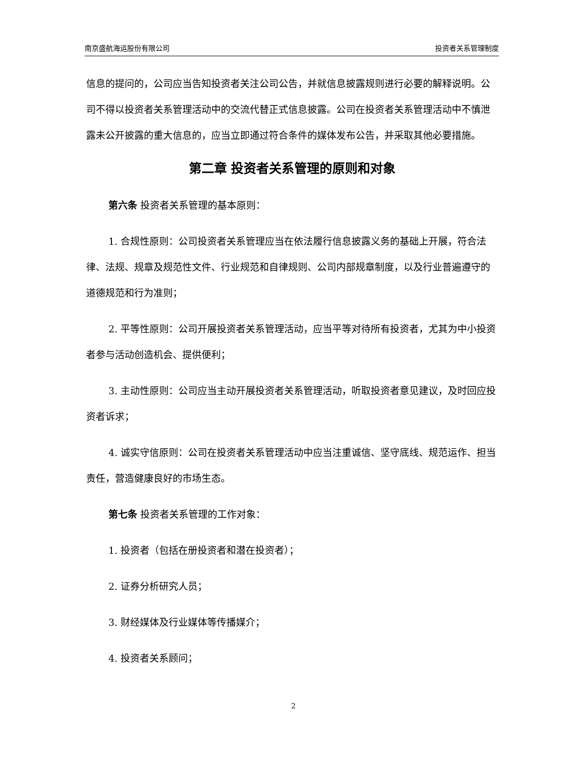南京盛航海运股份有限公司 投资者关系管理制度
信息的提问的，公司应当告知投资者关注公司公告，并就信息披露规则进行必要的解释说明。公司不得以投资者关系管理活动中的交流代替正式信息披露。公司在投资者关系管理活动中不慎泄露未公开披露的重大信息的，应当立即通过符合条件的媒体发布公告，并采取其他必要措施。
第二章 投资者关系管理的原则和对象
第六条 投资者关系管理的基本原则：
1. 合规性原则：公司投资者关系管理应当在依法履行信息披露义务的基础上开展，符合法律、法规、规章及规范性文件、行业规范和自律规则、公司内部规章制度，以及行业普遍遵守的道德规范和行为准则；
2. 平等性原则：公司开展投资者关系管理活动，应当平等对待所有投资者，尤其为中小投资者参与活动创造机会、提供便利；
3. 主动性原则：公司应当主动开展投资者关系管理活动，听取投资者意见建议，及时回应投资者诉求；
4. 诚实守信原则：公司在投资者关系管理活动中应当注重诚信、坚守底线、规范运作、担当责任，营造健康良好的市场生态。
第七条 投资者关系管理的工作对象：
1. 投资者（包括在册投资者和潜在投资者）；
2. 证券分析研究人员；
3. 财经媒体及行业媒体等传播媒介；
4. 投资者关系顾问；
2